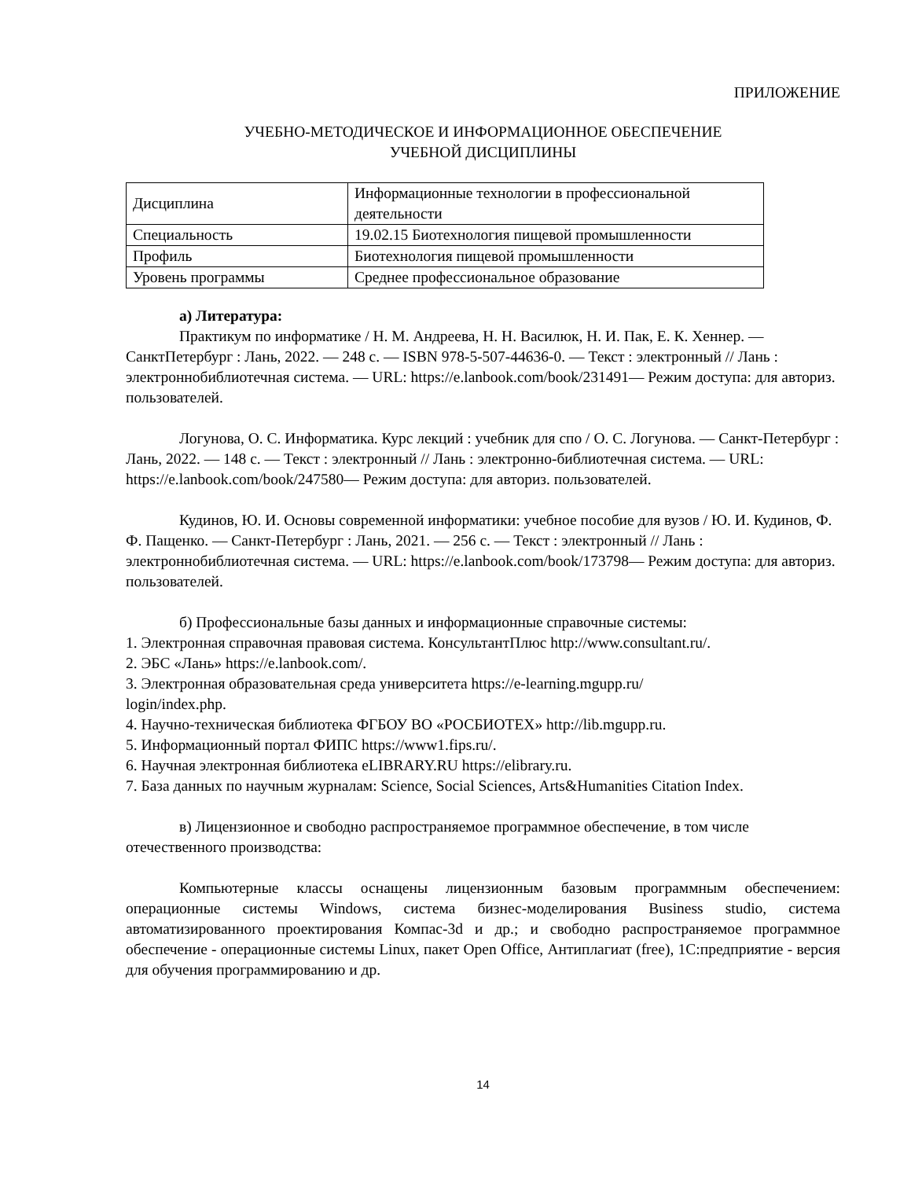ПРИЛОЖЕНИЕ
УЧЕБНО-МЕТОДИЧЕСКОЕ И ИНФОРМАЦИОННОЕ ОБЕСПЕЧЕНИЕ
УЧЕБНОЙ ДИСЦИПЛИНЫ
| Дисциплина | Информационные технологии в профессиональной деятельности |
| Специальность | 19.02.15 Биотехнология пищевой промышленности |
| Профиль | Биотехнология пищевой промышленности |
| Уровень программы | Среднее профессиональное образование |
а) Литература:
Практикум по информатике / Н. М. Андреева, Н. Н. Василюк, Н. И. Пак, Е. К. Хеннер. — СанктПетербург : Лань, 2022. — 248 с. — ISBN 978-5-507-44636-0. — Текст : электронный // Лань : электроннобиблиотечная система. — URL: https://e.lanbook.com/book/231491— Режим доступа: для авториз. пользователей.
Логунова, О. С. Информатика. Курс лекций : учебник для спо / О. С. Логунова. — Санкт-Петербург : Лань, 2022. — 148 с. — Текст : электронный // Лань : электронно-библиотечная система. — URL: https://e.lanbook.com/book/247580— Режим доступа: для авториз. пользователей.
Кудинов, Ю. И. Основы современной информатики: учебное пособие для вузов / Ю. И. Кудинов, Ф. Ф. Пащенко. — Санкт-Петербург : Лань, 2021. — 256 с. — Текст : электронный // Лань : электроннобиблиотечная система. — URL: https://e.lanbook.com/book/173798— Режим доступа: для авториз. пользователей.
б) Профессиональные базы данных и информационные справочные системы:
1. Электронная справочная правовая система. КонсультантПлюс http://www.consultant.ru/.
2. ЭБС «Лань» https://e.lanbook.com/.
3. Электронная образовательная среда университета https://e-learning.mgupp.ru/
login/index.php.
4. Научно-техническая библиотека ФГБОУ ВО «РОСБИОТЕХ» http://lib.mgupp.ru.
5. Информационный портал ФИПС https://www1.fips.ru/.
6. Научная электронная библиотека eLIBRARY.RU https://elibrary.ru.
7. База данных по научным журналам: Science, Social Sciences, Arts&Humanities Citation Index.
в) Лицензионное и свободно распространяемое программное обеспечение, в том числе отечественного производства:
Компьютерные классы оснащены лицензионным базовым программным обеспечением: операционные системы Windows, система бизнес-моделирования Business studio, система автоматизированного проектирования Компас-3d и др.; и свободно распространяемое программное обеспечение - операционные системы Linux, пакет Open Office, Антиплагиат (free), 1С:предприятие - версия для обучения программированию и др.
14